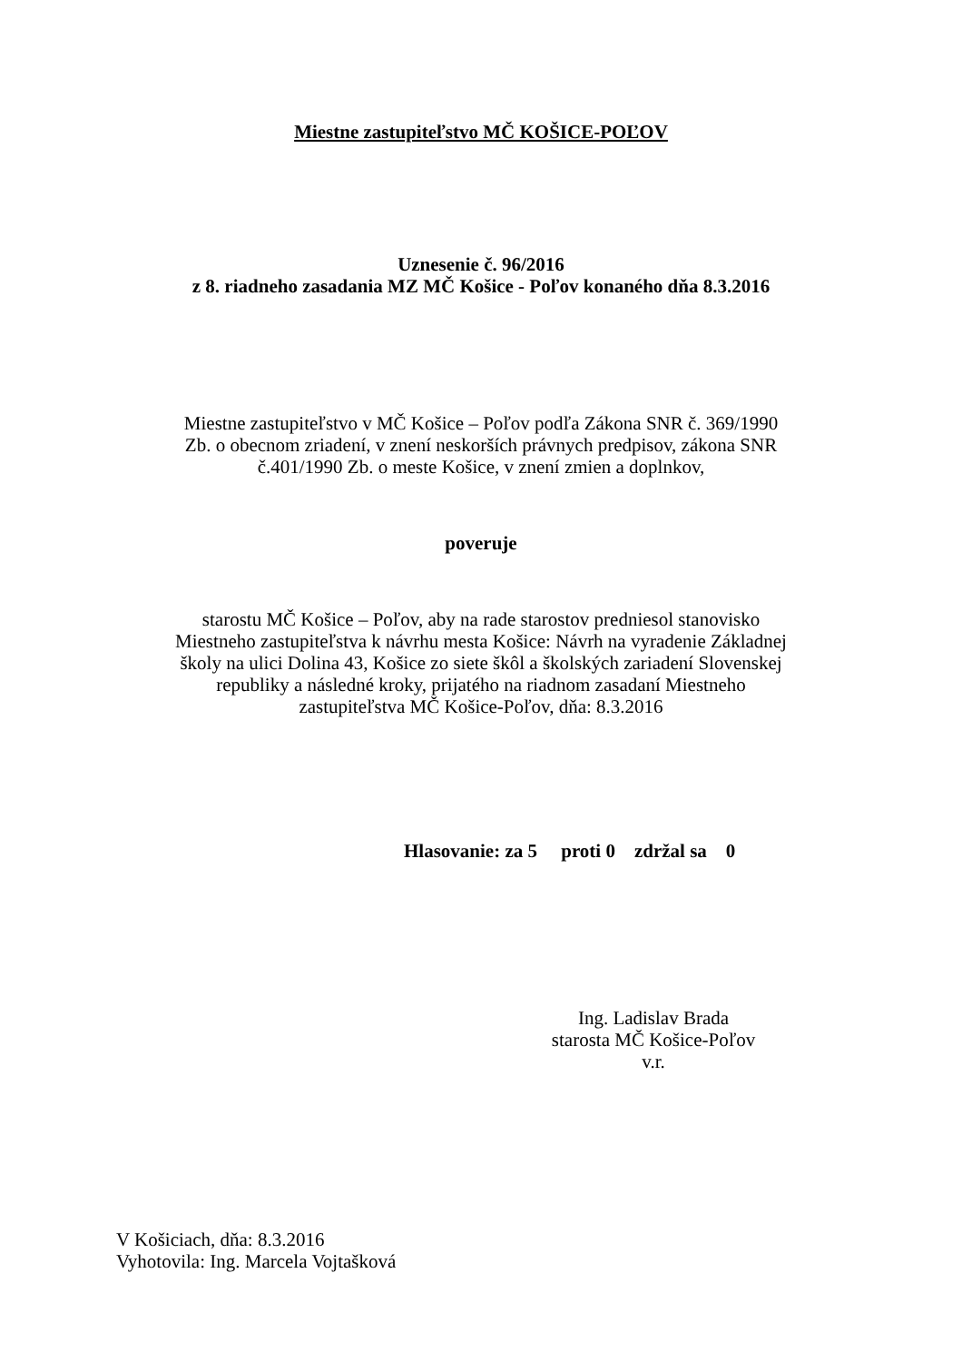Miestne zastupiteľstvo MČ KOŠICE-POĽOV
Uznesenie č. 96/2016
z 8. riadneho zasadania MZ MČ Košice - Poľov konaného dňa 8.3.2016
Miestne zastupiteľstvo v MČ Košice – Poľov podľa Zákona SNR č. 369/1990
Zb. o obecnom zriadení, v znení neskorších právnych predpisov, zákona SNR
č.401/1990 Zb. o meste Košice, v znení zmien a doplnkov,
poveruje
starostu MČ Košice – Poľov, aby na rade starostov predniesol stanovisko
Miestneho zastupiteľstva k návrhu mesta Košice: Návrh na vyradenie Základnej
školy na ulici Dolina 43, Košice zo siete škôl a školských zariadení Slovenskej
republiky a následné kroky, prijatého na riadnom zasadaní Miestneho
zastupiteľstva MČ Košice-Poľov, dňa: 8.3.2016
Hlasovanie: za 5 proti 0 zdržal sa 0
Ing. Ladislav Brada
starosta MČ Košice-Poľov
v.r.
V Košiciach, dňa: 8.3.2016
Vyhotovila: Ing. Marcela Vojtašková